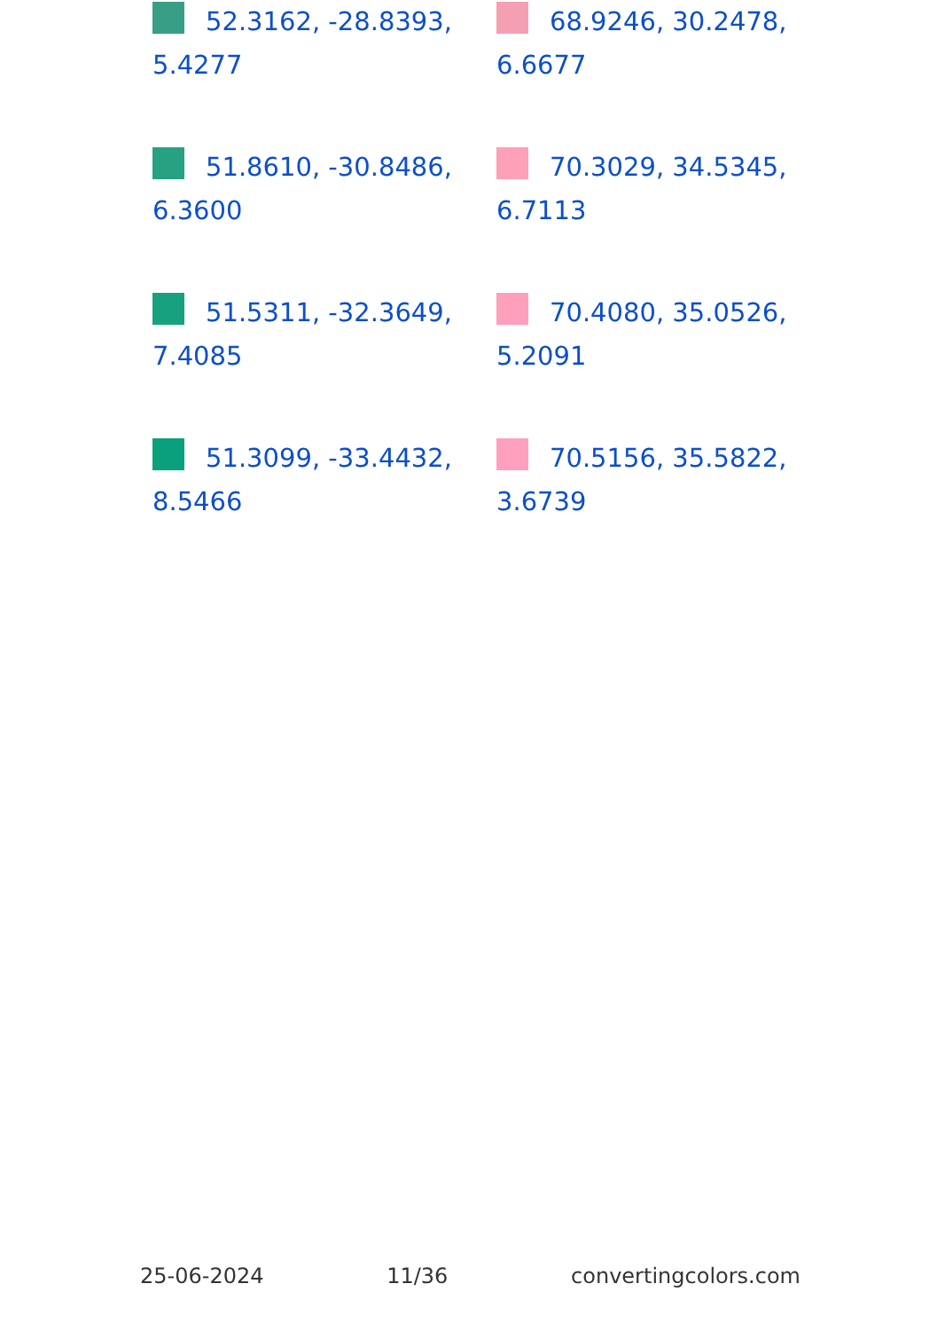52.3162, -28.8393, 5.4277
68.9246, 30.2478, 6.6677
51.8610, -30.8486, 6.3600
70.3029, 34.5345, 6.7113
51.5311, -32.3649, 7.4085
70.4080, 35.0526, 5.2091
51.3099, -33.4432, 8.5466
70.5156, 35.5822, 3.6739
25-06-2024 11/36 convertingcolors.com